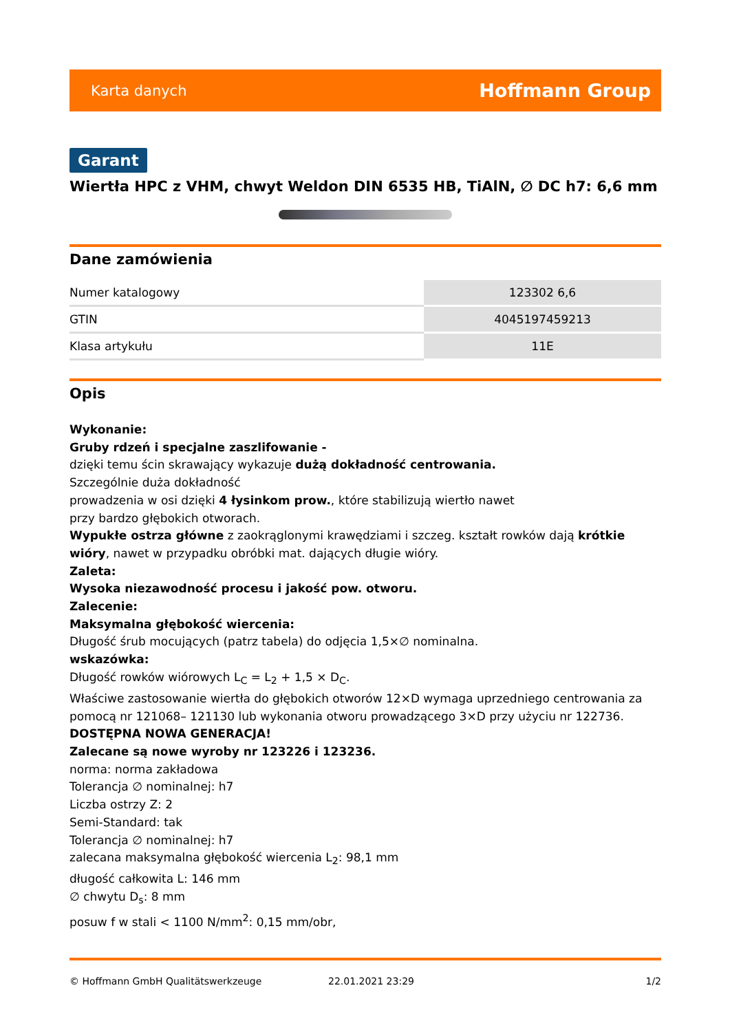Karta danych Hoffmann Group
Garant
Wiertła HPC z VHM, chwyt Weldon DIN 6535 HB, TiAlN, ∅ DC h7: 6,6 mm
Dane zamówienia
| Numer katalogowy | 123302 6,6 |
| GTIN | 4045197459213 |
| Klasa artykułu | 11E |
Opis
Wykonanie:
Gruby rdzeń i specjalne zaszlifowanie -
dzięki temu ścin skrawający wykazuje dużą dokładność centrowania.
Szczególnie duża dokładność
prowadzenia w osi dzięki 4 łysinkom prow., które stabilizują wiertło nawet
przy bardzo głębokich otworach.
Wypukłe ostrza główne z zaokrąglonymi krawędziami i szczeg. kształt rowków dają krótkie wióry, nawet w przypadku obróbki mat. dających długie wióry.
Zaleta:
Wysoka niezawodność procesu i jakość pow. otworu.
Zalecenie:
Maksymalna głębokość wiercenia:
Długość śrub mocujących (patrz tabela) do odjęcia 1,5×∅ nominalna.
wskazówka:
Długość rowków wiórowych L<sub>C</sub> = L<sub>2</sub> + 1,5 × D<sub>C</sub>.
Właściwe zastosowanie wiertła do głębokich otworów 12×D wymaga uprzedniego centrowania za pomocą nr 121068– 121130 lub wykonania otworu prowadzącego 3×D przy użyciu nr 122736.
DOSTĘPNA NOWA GENERACJA!
Zalecane są nowe wyroby nr 123226 i 123236.
norma: norma zakładowa
Tolerancja ∅ nominalnej: h7
Liczba ostrzy Z: 2
Semi-Standard: tak
Tolerancja ∅ nominalnej: h7
zalecana maksymalna głębokość wiercenia L<sub>2</sub>: 98,1 mm
długość całkowita L: 146 mm
∅ chwytu D<sub>s</sub>: 8 mm
posuw f w stali < 1100 N/mm<sup>2</sup>: 0,15 mm/obr,
© Hoffmann GmbH Qualitätswerkzeuge 22.01.2021 23:29 1/2